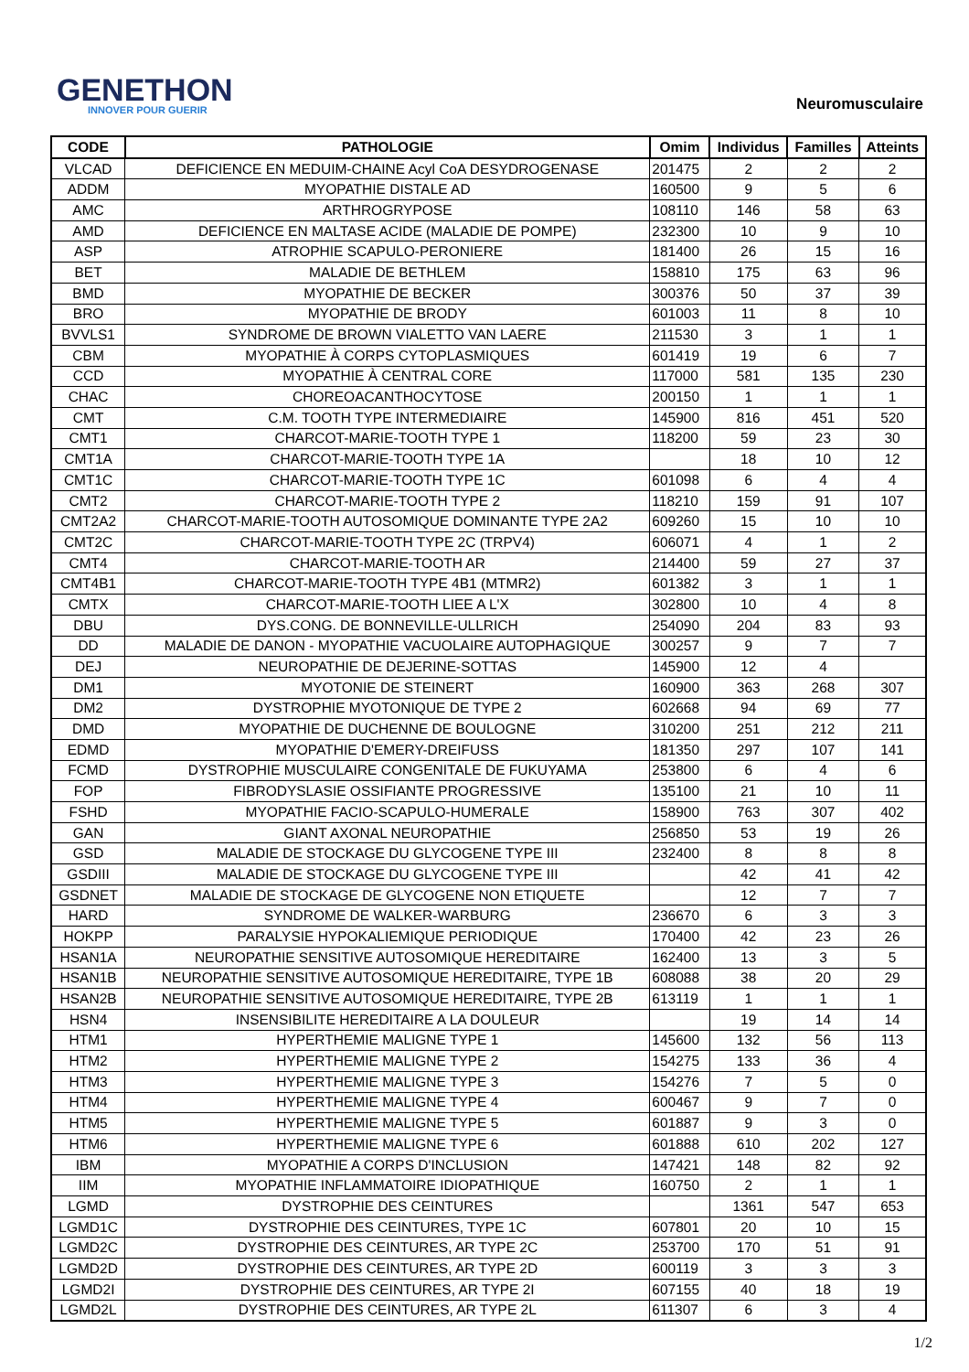GENETHON
INNOVER POUR GUERIR
Neuromusculaire
| CODE | PATHOLOGIE | Omim | Individus | Familles | Atteints |
| --- | --- | --- | --- | --- | --- |
| VLCAD | DEFICIENCE EN MEDUIM-CHAINE Acyl CoA DESYDROGENASE | 201475 | 2 | 2 | 2 |
| ADDM | MYOPATHIE DISTALE AD | 160500 | 9 | 5 | 6 |
| AMC | ARTHROGRYPOSE | 108110 | 146 | 58 | 63 |
| AMD | DEFICIENCE EN MALTASE ACIDE (MALADIE DE POMPE) | 232300 | 10 | 9 | 10 |
| ASP | ATROPHIE SCAPULO-PERONIERE | 181400 | 26 | 15 | 16 |
| BET | MALADIE DE BETHLEM | 158810 | 175 | 63 | 96 |
| BMD | MYOPATHIE DE BECKER | 300376 | 50 | 37 | 39 |
| BRO | MYOPATHIE DE BRODY | 601003 | 11 | 8 | 10 |
| BVVLS1 | SYNDROME DE BROWN VIALETTO VAN LAERE | 211530 | 3 | 1 | 1 |
| CBM | MYOPATHIE À CORPS CYTOPLASMIQUES | 601419 | 19 | 6 | 7 |
| CCD | MYOPATHIE À CENTRAL CORE | 117000 | 581 | 135 | 230 |
| CHAC | CHOREOACANTHOCYTOSE | 200150 | 1 | 1 | 1 |
| CMT | C.M. TOOTH TYPE INTERMEDIAIRE | 145900 | 816 | 451 | 520 |
| CMT1 | CHARCOT-MARIE-TOOTH TYPE 1 | 118200 | 59 | 23 | 30 |
| CMT1A | CHARCOT-MARIE-TOOTH TYPE 1A | | 18 | 10 | 12 |
| CMT1C | CHARCOT-MARIE-TOOTH TYPE 1C | 601098 | 6 | 4 | 4 |
| CMT2 | CHARCOT-MARIE-TOOTH TYPE 2 | 118210 | 159 | 91 | 107 |
| CMT2A2 | CHARCOT-MARIE-TOOTH AUTOSOMIQUE DOMINANTE TYPE 2A2 | 609260 | 15 | 10 | 10 |
| CMT2C | CHARCOT-MARIE-TOOTH TYPE 2C (TRPV4) | 606071 | 4 | 1 | 2 |
| CMT4 | CHARCOT-MARIE-TOOTH AR | 214400 | 59 | 27 | 37 |
| CMT4B1 | CHARCOT-MARIE-TOOTH TYPE 4B1 (MTMR2) | 601382 | 3 | 1 | 1 |
| CMTX | CHARCOT-MARIE-TOOTH LIEE A L'X | 302800 | 10 | 4 | 8 |
| DBU | DYS.CONG. DE BONNEVILLE-ULLRICH | 254090 | 204 | 83 | 93 |
| DD | MALADIE DE DANON - MYOPATHIE VACUOLAIRE AUTOPHAGIQUE | 300257 | 9 | 7 | 7 |
| DEJ | NEUROPATHIE DE DEJERINE-SOTTAS | 145900 | 12 | 4 | |
| DM1 | MYOTONIE DE STEINERT | 160900 | 363 | 268 | 307 |
| DM2 | DYSTROPHIE MYOTONIQUE DE TYPE 2 | 602668 | 94 | 69 | 77 |
| DMD | MYOPATHIE DE DUCHENNE DE BOULOGNE | 310200 | 251 | 212 | 211 |
| EDMD | MYOPATHIE D'EMERY-DREIFUSS | 181350 | 297 | 107 | 141 |
| FCMD | DYSTROPHIE MUSCULAIRE CONGENITALE DE FUKUYAMA | 253800 | 6 | 4 | 6 |
| FOP | FIBRODYSLASIE OSSIFIANTE PROGRESSIVE | 135100 | 21 | 10 | 11 |
| FSHD | MYOPATHIE FACIO-SCAPULO-HUMERALE | 158900 | 763 | 307 | 402 |
| GAN | GIANT AXONAL NEUROPATHIE | 256850 | 53 | 19 | 26 |
| GSD | MALADIE DE STOCKAGE DU GLYCOGENE TYPE III | 232400 | 8 | 8 | 8 |
| GSDIII | MALADIE DE STOCKAGE DU GLYCOGENE TYPE III | | 42 | 41 | 42 |
| GSDNET | MALADIE DE STOCKAGE DE GLYCOGENE NON ETIQUETE | | 12 | 7 | 7 |
| HARD | SYNDROME DE WALKER-WARBURG | 236670 | 6 | 3 | 3 |
| HOKPP | PARALYSIE HYPOKALIEMIQUE PERIODIQUE | 170400 | 42 | 23 | 26 |
| HSAN1A | NEUROPATHIE SENSITIVE AUTOSOMIQUE HEREDITAIRE | 162400 | 13 | 3 | 5 |
| HSAN1B | NEUROPATHIE SENSITIVE AUTOSOMIQUE HEREDITAIRE, TYPE 1B | 608088 | 38 | 20 | 29 |
| HSAN2B | NEUROPATHIE SENSITIVE AUTOSOMIQUE HEREDITAIRE, TYPE 2B | 613119 | 1 | 1 | 1 |
| HSN4 | INSENSIBILITE HEREDITAIRE A LA DOULEUR | | 19 | 14 | 14 |
| HTM1 | HYPERTHEMIE MALIGNE TYPE 1 | 145600 | 132 | 56 | 113 |
| HTM2 | HYPERTHEMIE MALIGNE TYPE 2 | 154275 | 133 | 36 | 4 |
| HTM3 | HYPERTHEMIE MALIGNE TYPE 3 | 154276 | 7 | 5 | 0 |
| HTM4 | HYPERTHEMIE MALIGNE TYPE 4 | 600467 | 9 | 7 | 0 |
| HTM5 | HYPERTHEMIE MALIGNE TYPE 5 | 601887 | 9 | 3 | 0 |
| HTM6 | HYPERTHEMIE MALIGNE TYPE 6 | 601888 | 610 | 202 | 127 |
| IBM | MYOPATHIE A CORPS D'INCLUSION | 147421 | 148 | 82 | 92 |
| IIM | MYOPATHIE INFLAMMATOIRE IDIOPATHIQUE | 160750 | 2 | 1 | 1 |
| LGMD | DYSTROPHIE DES CEINTURES | | 1361 | 547 | 653 |
| LGMD1C | DYSTROPHIE DES CEINTURES, TYPE 1C | 607801 | 20 | 10 | 15 |
| LGMD2C | DYSTROPHIE DES CEINTURES, AR TYPE 2C | 253700 | 170 | 51 | 91 |
| LGMD2D | DYSTROPHIE DES CEINTURES, AR TYPE 2D | 600119 | 3 | 3 | 3 |
| LGMD2I | DYSTROPHIE DES CEINTURES, AR TYPE 2I | 607155 | 40 | 18 | 19 |
| LGMD2L | DYSTROPHIE DES CEINTURES, AR TYPE 2L | 611307 | 6 | 3 | 4 |
1/2